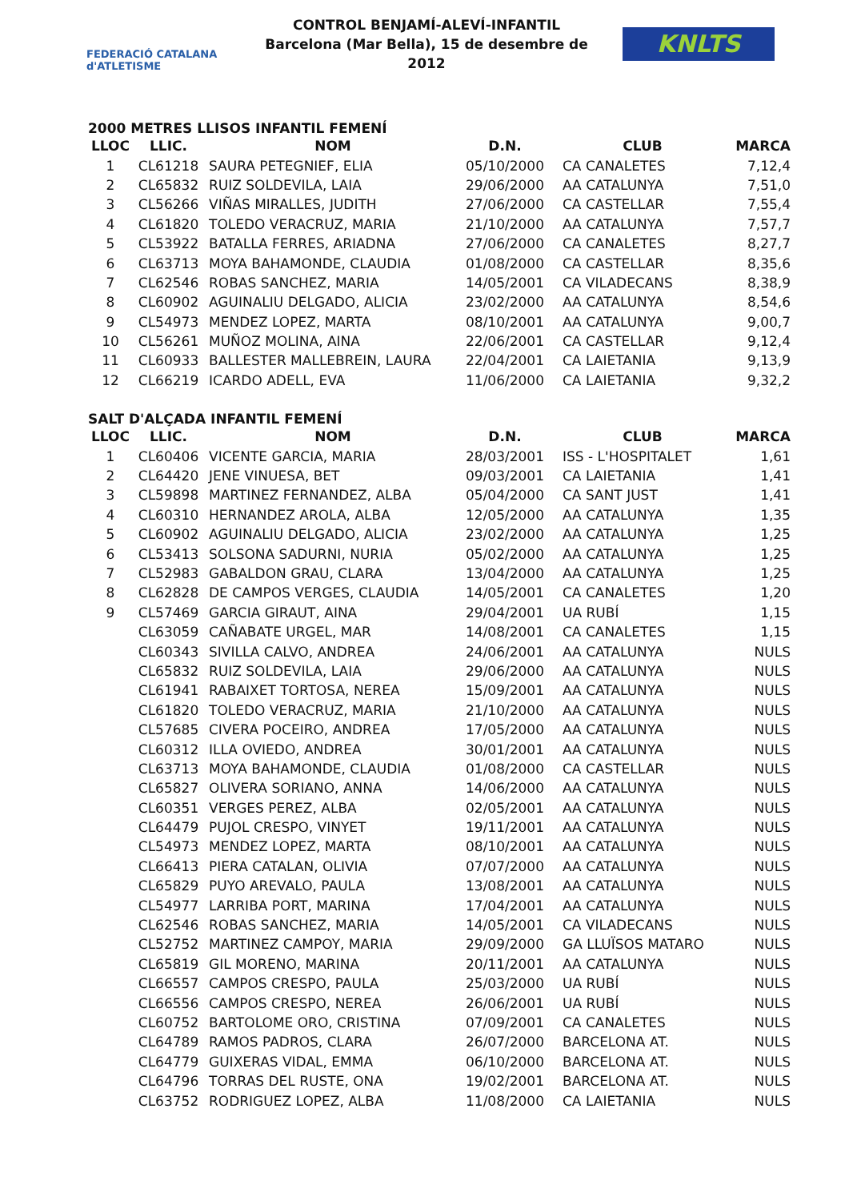FEDERACIÓ CATALANA d'ATLETISME
CONTROL BENJAMÍ-ALEVÍ-INFANTIL
Barcelona (Mar Bella), 15 de desembre de 2012
KNLTS
2000 METRES LLISOS INFANTIL FEMENÍ
| LLOC | LLIC. | NOM | D.N. | CLUB | MARCA |
| --- | --- | --- | --- | --- | --- |
| 1 | CL61218 | SAURA PETEGNIEF, ELIA | 05/10/2000 | CA CANALETES | 7,12,4 |
| 2 | CL65832 | RUIZ SOLDEVILA, LAIA | 29/06/2000 | AA CATALUNYA | 7,51,0 |
| 3 | CL56266 | VIÑAS MIRALLES, JUDITH | 27/06/2000 | CA CASTELLAR | 7,55,4 |
| 4 | CL61820 | TOLEDO VERACRUZ, MARIA | 21/10/2000 | AA CATALUNYA | 7,57,7 |
| 5 | CL53922 | BATALLA FERRES, ARIADNA | 27/06/2000 | CA CANALETES | 8,27,7 |
| 6 | CL63713 | MOYA BAHAMONDE, CLAUDIA | 01/08/2000 | CA CASTELLAR | 8,35,6 |
| 7 | CL62546 | ROBAS SANCHEZ, MARIA | 14/05/2001 | CA VILADECANS | 8,38,9 |
| 8 | CL60902 | AGUINALIU DELGADO, ALICIA | 23/02/2000 | AA CATALUNYA | 8,54,6 |
| 9 | CL54973 | MENDEZ LOPEZ, MARTA | 08/10/2001 | AA CATALUNYA | 9,00,7 |
| 10 | CL56261 | MUÑOZ MOLINA, AINA | 22/06/2001 | CA CASTELLAR | 9,12,4 |
| 11 | CL60933 | BALLESTER MALLEBREIN, LAURA | 22/04/2001 | CA LAIETANIA | 9,13,9 |
| 12 | CL66219 | ICARDO ADELL, EVA | 11/06/2000 | CA LAIETANIA | 9,32,2 |
SALT D'ALÇADA INFANTIL FEMENÍ
| LLOC | LLIC. | NOM | D.N. | CLUB | MARCA |
| --- | --- | --- | --- | --- | --- |
| 1 | CL60406 | VICENTE GARCIA, MARIA | 28/03/2001 | ISS - L'HOSPITALET | 1,61 |
| 2 | CL64420 | JENE VINUESA, BET | 09/03/2001 | CA LAIETANIA | 1,41 |
| 3 | CL59898 | MARTINEZ FERNANDEZ, ALBA | 05/04/2000 | CA SANT JUST | 1,41 |
| 4 | CL60310 | HERNANDEZ AROLA, ALBA | 12/05/2000 | AA CATALUNYA | 1,35 |
| 5 | CL60902 | AGUINALIU DELGADO, ALICIA | 23/02/2000 | AA CATALUNYA | 1,25 |
| 6 | CL53413 | SOLSONA SADURNI, NURIA | 05/02/2000 | AA CATALUNYA | 1,25 |
| 7 | CL52983 | GABALDON GRAU, CLARA | 13/04/2000 | AA CATALUNYA | 1,25 |
| 8 | CL62828 | DE CAMPOS VERGES, CLAUDIA | 14/05/2001 | CA CANALETES | 1,20 |
| 9 | CL57469 | GARCIA GIRAUT, AINA | 29/04/2001 | UA RUBÍ | 1,15 |
| | CL63059 | CAÑABATE URGEL, MAR | 14/08/2001 | CA CANALETES | 1,15 |
| | CL60343 | SIVILLA CALVO, ANDREA | 24/06/2001 | AA CATALUNYA | NULS |
| | CL65832 | RUIZ SOLDEVILA, LAIA | 29/06/2000 | AA CATALUNYA | NULS |
| | CL61941 | RABAIXET TORTOSA, NEREA | 15/09/2001 | AA CATALUNYA | NULS |
| | CL61820 | TOLEDO VERACRUZ, MARIA | 21/10/2000 | AA CATALUNYA | NULS |
| | CL57685 | CIVERA POCEIRO, ANDREA | 17/05/2000 | AA CATALUNYA | NULS |
| | CL60312 | ILLA OVIEDO, ANDREA | 30/01/2001 | AA CATALUNYA | NULS |
| | CL63713 | MOYA BAHAMONDE, CLAUDIA | 01/08/2000 | CA CASTELLAR | NULS |
| | CL65827 | OLIVERA SORIANO, ANNA | 14/06/2000 | AA CATALUNYA | NULS |
| | CL60351 | VERGES PEREZ, ALBA | 02/05/2001 | AA CATALUNYA | NULS |
| | CL64479 | PUJOL CRESPO, VINYET | 19/11/2001 | AA CATALUNYA | NULS |
| | CL54973 | MENDEZ LOPEZ, MARTA | 08/10/2001 | AA CATALUNYA | NULS |
| | CL66413 | PIERA CATALAN, OLIVIA | 07/07/2000 | AA CATALUNYA | NULS |
| | CL65829 | PUYO AREVALO, PAULA | 13/08/2001 | AA CATALUNYA | NULS |
| | CL54977 | LARRIBA PORT, MARINA | 17/04/2001 | AA CATALUNYA | NULS |
| | CL62546 | ROBAS SANCHEZ, MARIA | 14/05/2001 | CA VILADECANS | NULS |
| | CL52752 | MARTINEZ CAMPOY, MARIA | 29/09/2000 | GA LLUÏSOS MATARO | NULS |
| | CL65819 | GIL MORENO, MARINA | 20/11/2001 | AA CATALUNYA | NULS |
| | CL66557 | CAMPOS CRESPO, PAULA | 25/03/2000 | UA RUBÍ | NULS |
| | CL66556 | CAMPOS CRESPO, NEREA | 26/06/2001 | UA RUBÍ | NULS |
| | CL60752 | BARTOLOME ORO, CRISTINA | 07/09/2001 | CA CANALETES | NULS |
| | CL64789 | RAMOS PADROS, CLARA | 26/07/2000 | BARCELONA AT. | NULS |
| | CL64779 | GUIXERAS VIDAL, EMMA | 06/10/2000 | BARCELONA AT. | NULS |
| | CL64796 | TORRAS DEL RUSTE, ONA | 19/02/2001 | BARCELONA AT. | NULS |
| | CL63752 | RODRIGUEZ LOPEZ, ALBA | 11/08/2000 | CA LAIETANIA | NULS |